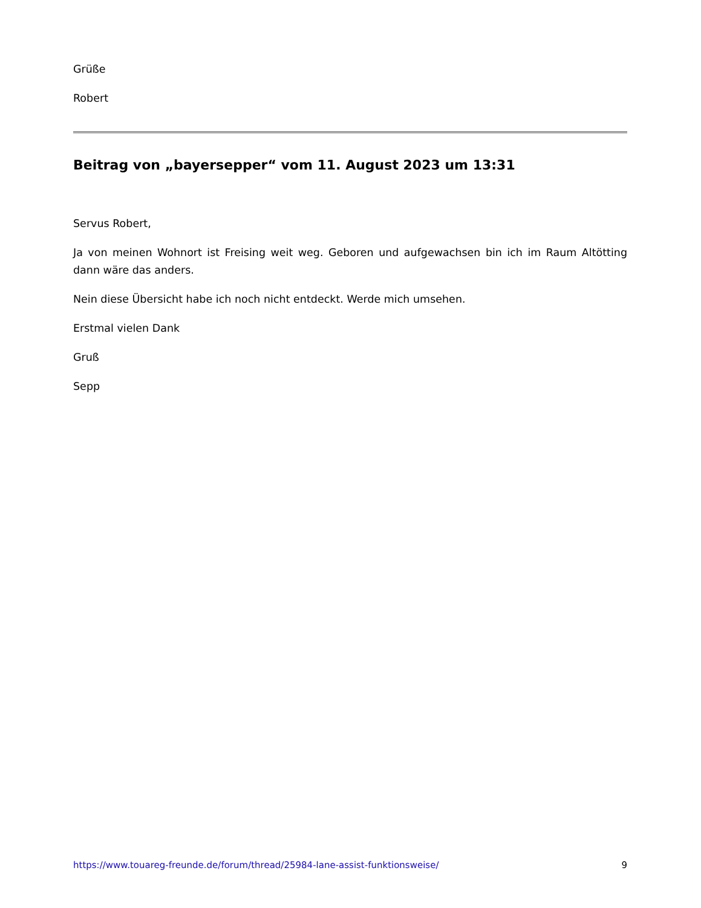Grüße
Robert
Beitrag von „bayersepper“ vom 11. August 2023 um 13:31
Servus Robert,
Ja von meinen Wohnort ist Freising weit weg. Geboren und aufgewachsen bin ich im Raum Altötting dann wäre das anders.
Nein diese Übersicht habe ich noch nicht entdeckt. Werde mich umsehen.
Erstmal vielen Dank
Gruß
Sepp
https://www.touareg-freunde.de/forum/thread/25984-lane-assist-funktionsweise/ 9